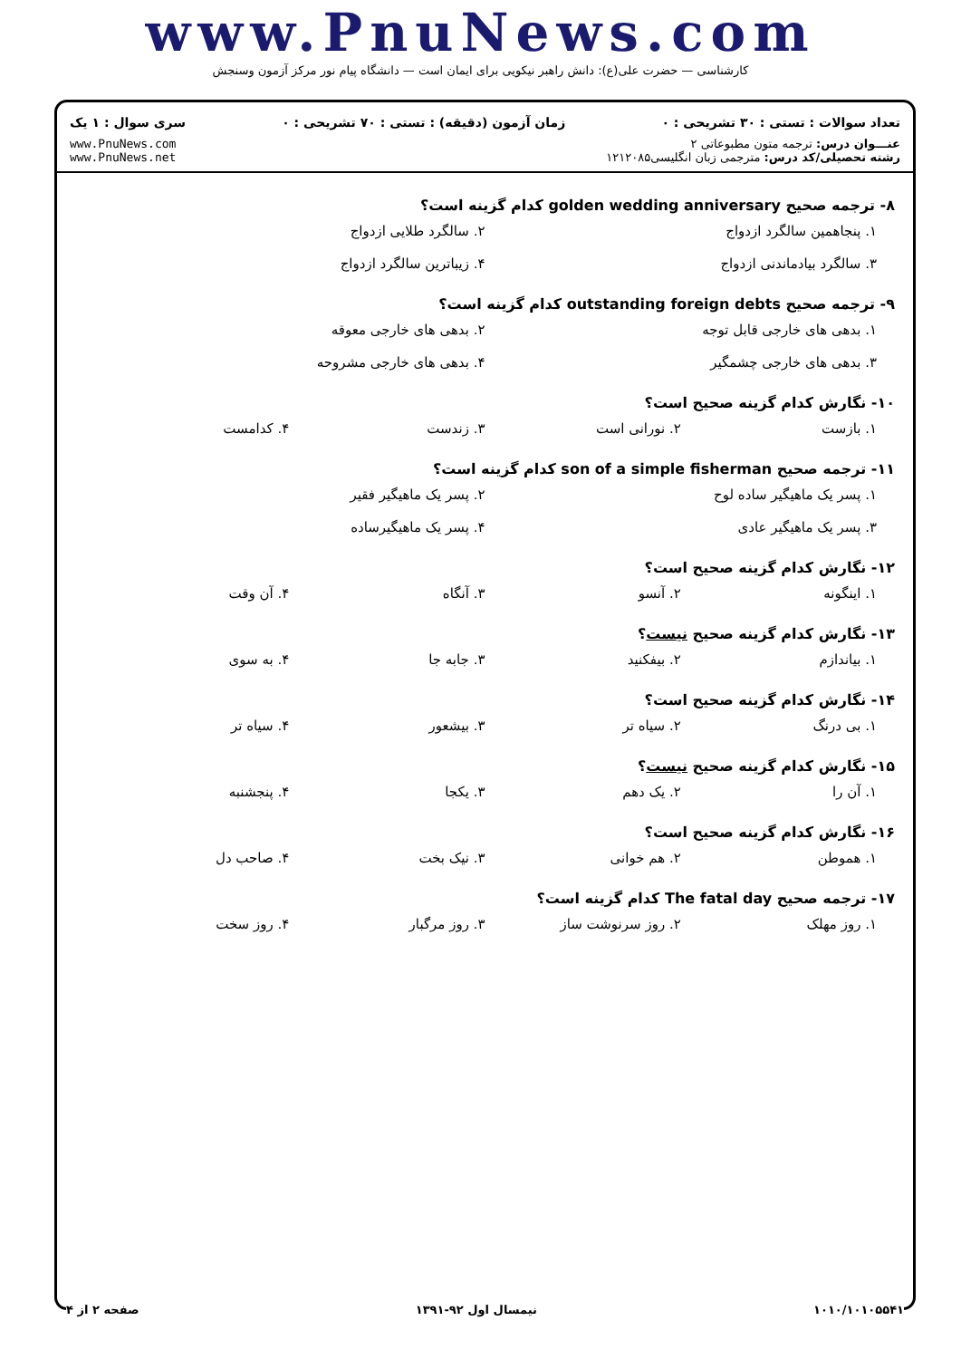www.PnuNews.com
کارشناسی — حضرت علی(ع): دانش راهبر نیکویی برای ایمان است — دانشگاه پیام نور مرکز آزمون وسنجش
تعداد سوالات : تستی : ۳۰ تشریحی : ۰ زمان آزمون (دقیقه) : تستی : ۷۰ تشریحی : ۰ سری سوال : ۱ یک
عنـــوان درس: ترجمه متون مطبوعاتی ۲
رشته تحصیلی/کد درس: مترجمی زبان انگلیسی۱۲۱۲۰۸۵
www.PnuNews.com
www.PnuNews.net
۸- ترجمه صحیح golden wedding anniversary کدام گزینه است؟
۱. پنجاهمین سالگرد ازدواج ۲. سالگرد طلایی ازدواج ۳. سالگرد بیادماندنی ازدواج ۴. زیباترین سالگرد ازدواج
۹- ترجمه صحیح outstanding foreign debts کدام گزینه است؟
۱. بدهی های خارجی قابل توجه ۲. بدهی های خارجی معوقه ۳. بدهی های خارجی چشمگیر ۴. بدهی های خارجی مشروحه
۱۰- نگارش کدام گزینه صحیح است؟
۱. بازست ۲. نورانی است ۳. زندست ۴. کدامست
۱۱- ترجمه صحیح son of a simple fisherman کدام گزینه است؟
۱. پسر یک ماهیگیر ساده لوح ۲. پسر یک ماهیگیر فقیر ۳. پسر یک ماهیگیر عادی ۴. پسر یک ماهیگیرساده
۱۲- نگارش کدام گزینه صحیح است؟
۱. اینگونه ۲. آنسو ۳. آنگاه ۴. آن وقت
۱۳- نگارش کدام گزینه صحیح نیست؟
۱. بیاندازم ۲. بیفکنید ۳. جابه جا ۴. به سوی
۱۴- نگارش کدام گزینه صحیح است؟
۱. بی درنگ ۲. سیاه تر ۳. بیشعور ۴. سیاه تر
۱۵- نگارش کدام گزینه صحیح نیست؟
۱. آن را ۲. یک دهم ۳. یکجا ۴. پنجشنبه
۱۶- نگارش کدام گزینه صحیح است؟
۱. هموطن ۲. هم خوانی ۳. نیک بخت ۴. صاحب دل
۱۷- ترجمه صحیح The fatal day کدام گزینه است؟
۱. روز مهلک ۲. روز سرنوشت ساز ۳. روز مرگبار ۴. روز سخت
۱۰۱۰/۱۰۱۰۵۵۴۱ نیمسال اول ۹۲-۱۳۹۱ صفحه ۲ از ۴